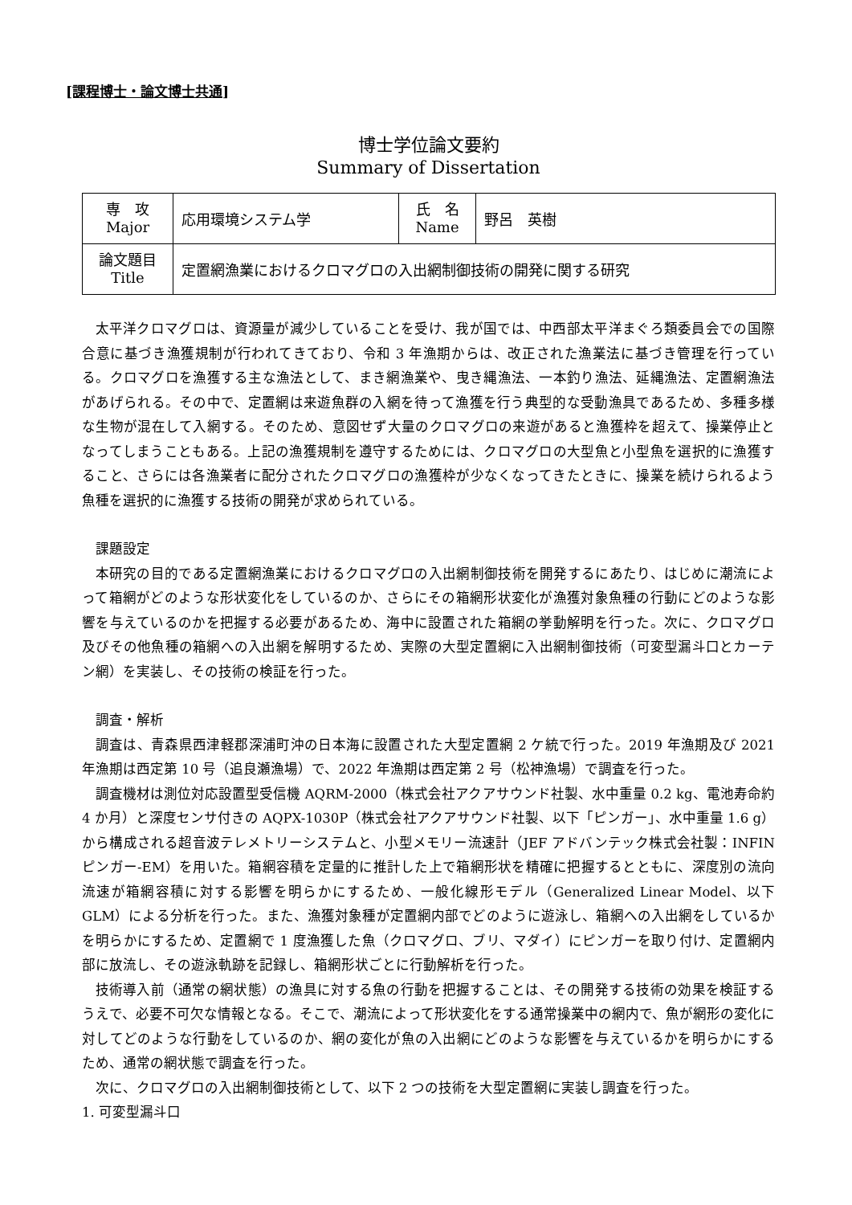[課程博士・論文博士共通]
博士学位論文要約
Summary of Dissertation
| 専 攻 Major | 応用環境システム学 | 氏 名 Name | 野呂 英樹 |
| 論文題目 Title | 定置網漁業におけるクロマグロの入出網制御技術の開発に関する研究 | | |
太平洋クロマグロは、資源量が減少していることを受け、我が国では、中西部太平洋まぐろ類委員会での国際合意に基づき漁獲規制が行われてきており、令和 3 年漁期からは、改正された漁業法に基づき管理を行っている。クロマグロを漁獲する主な漁法として、まき網漁業や、曳き縄漁法、一本釣り漁法、延縄漁法、定置網漁法があげられる。その中で、定置網は来遊魚群の入網を待って漁獲を行う典型的な受動漁具であるため、多種多様な生物が混在して入網する。そのため、意図せず大量のクロマグロの来遊があると漁獲枠を超えて、操業停止となってしまうこともある。上記の漁獲規制を遵守するためには、クロマグロの大型魚と小型魚を選択的に漁獲すること、さらには各漁業者に配分されたクロマグロの漁獲枠が少なくなってきたときに、操業を続けられるよう魚種を選択的に漁獲する技術の開発が求められている。
課題設定
本研究の目的である定置網漁業におけるクロマグロの入出網制御技術を開発するにあたり、はじめに潮流によって箱網がどのような形状変化をしているのか、さらにその箱網形状変化が漁獲対象魚種の行動にどのような影響を与えているのかを把握する必要があるため、海中に設置された箱網の挙動解明を行った。次に、クロマグロ及びその他魚種の箱網への入出網を解明するため、実際の大型定置網に入出網制御技術（可変型漏斗口とカーテン網）を実装し、その技術の検証を行った。
調査・解析
調査は、青森県西津軽郡深浦町沖の日本海に設置された大型定置網 2 ケ統で行った。2019 年漁期及び 2021 年漁期は西定第 10 号（追良瀬漁場）で、2022 年漁期は西定第 2 号（松神漁場）で調査を行った。
調査機材は測位対応設置型受信機 AQRM-2000（株式会社アクアサウンド社製、水中重量 0.2 kg、電池寿命約 4 か月）と深度センサ付きの AQPX-1030P（株式会社アクアサウンド社製、以下「ピンガー」、水中重量 1.6 g）から構成される超音波テレメトリーシステムと、小型メモリー流速計（JEF アドバンテック株式会社製：INFIN ピンガー-EM）を用いた。箱網容積を定量的に推計した上で箱網形状を精確に把握するとともに、深度別の流向流速が箱網容積に対する影響を明らかにするため、一般化線形モデル（Generalized Linear Model、以下 GLM）による分析を行った。また、漁獲対象種が定置網内部でどのように遊泳し、箱網への入出網をしているかを明らかにするため、定置網で 1 度漁獲した魚（クロマグロ、ブリ、マダイ）にピンガーを取り付け、定置網内部に放流し、その遊泳軌跡を記録し、箱網形状ごとに行動解析を行った。
技術導入前（通常の網状態）の漁具に対する魚の行動を把握することは、その開発する技術の効果を検証するうえで、必要不可欠な情報となる。そこで、潮流によって形状変化をする通常操業中の網内で、魚が網形の変化に対してどのような行動をしているのか、網の変化が魚の入出網にどのような影響を与えているかを明らかにするため、通常の網状態で調査を行った。
次に、クロマグロの入出網制御技術として、以下 2 つの技術を大型定置網に実装し調査を行った。
1. 可変型漏斗口